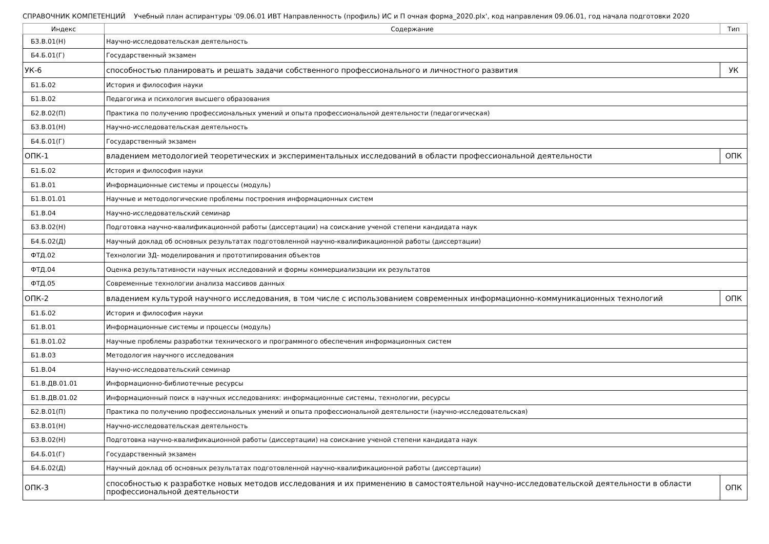СПРАВОЧНИК КОМПЕТЕНЦИЙ Учебный план аспирантуры '09.06.01 ИВТ Направленность (профиль) ИС и П очная форма_2020.plx', код направления 09.06.01, год начала подготовки 2020
| Индекс | Содержание | Тип |
| --- | --- | --- |
| Б3.В.01(Н) | Научно-исследовательская деятельность | |
| Б4.Б.01(Г) | Государственный экзамен | |
| УК-6 | способностью планировать и решать задачи собственного профессионального и личностного развития | УК |
| Б1.Б.02 | История и философия науки | |
| Б1.В.02 | Педагогика и психология высшего образования | |
| Б2.В.02(П) | Практика по получению профессиональных умений и опыта профессиональной деятельности (педагогическая) | |
| Б3.В.01(Н) | Научно-исследовательская деятельность | |
| Б4.Б.01(Г) | Государственный экзамен | |
| ОПК-1 | владением методологией теоретических и экспериментальных исследований в области профессиональной деятельности | ОПК |
| Б1.Б.02 | История и философия науки | |
| Б1.В.01 | Информационные системы и процессы (модуль) | |
| Б1.В.01.01 | Научные и методологические проблемы построения информационных систем | |
| Б1.В.04 | Научно-исследовательский семинар | |
| Б3.В.02(Н) | Подготовка научно-квалификационной работы (диссертации) на соискание ученой степени кандидата наук | |
| Б4.Б.02(Д) | Научный доклад об основных результатах подготовленной научно-квалификационной работы (диссертации) | |
| ФТД.02 | Технологии 3Д- моделирования и прототипирования объектов | |
| ФТД.04 | Оценка результативности научных исследований и формы коммерциализации их результатов | |
| ФТД.05 | Современные технологии анализа массивов данных | |
| ОПК-2 | владением культурой научного исследования, в том числе с использованием современных информационно-коммуникационных технологий | ОПК |
| Б1.Б.02 | История и философия науки | |
| Б1.В.01 | Информационные системы и процессы (модуль) | |
| Б1.В.01.02 | Научные проблемы разработки технического и программного обеспечения информационных систем | |
| Б1.В.03 | Методология научного исследования | |
| Б1.В.04 | Научно-исследовательский семинар | |
| Б1.В.ДВ.01.01 | Информационно-библиотечные ресурсы | |
| Б1.В.ДВ.01.02 | Информационный поиск в научных исследованиях: информационные системы, технологии, ресурсы | |
| Б2.В.01(П) | Практика по получению профессиональных умений и опыта профессиональной деятельности (научно-исследовательская) | |
| Б3.В.01(Н) | Научно-исследовательская деятельность | |
| Б3.В.02(Н) | Подготовка научно-квалификационной работы (диссертации) на соискание ученой степени кандидата наук | |
| Б4.Б.01(Г) | Государственный экзамен | |
| Б4.Б.02(Д) | Научный доклад об основных результатах подготовленной научно-квалификационной работы (диссертации) | |
| ОПК-3 | способностью к разработке новых методов исследования и их применению в самостоятельной научно-исследовательской деятельности в области профессиональной деятельности | ОПК |